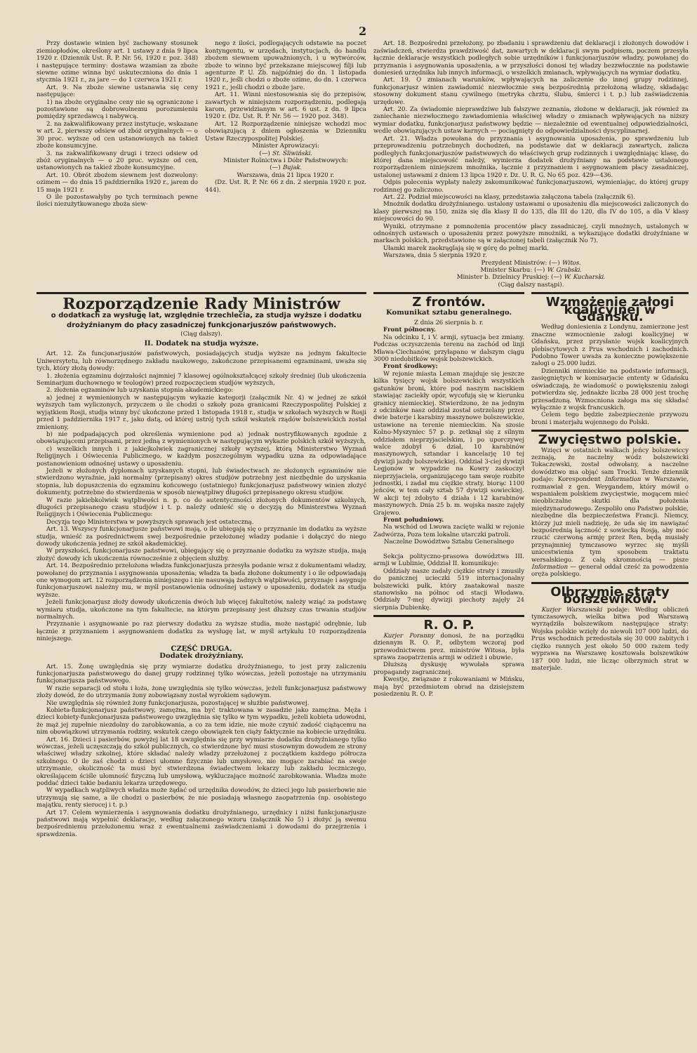2
Przy dostawie winien być zachowany stosunek ziemiopłodów, określony art. 1 ustawy z dnia 9 lipca 1920 r. (Dziennik Ust. R. P. Nr. 56, 1920 r. poz. 348) i następujące terminy: dostawa wzamian za zboże siewne ozime winna być uskuteczniona do dnia 1 stycznia 1921 r., za jare — do 1 czerwca 1921 r.
Art. 9. Na zboże siewne ustanawia się ceny następujące:
1) na zboże oryginalne ceny nie są ograniczone i pozostawione są dobrowolnemu porozumieniu pomiędzy sprzedawcą i nabywcą.
2. na zakwalifikowany przez instytucje, wskazane w art. 2, pierwszy odsiew od zbóż oryginalnych — o 30 proc. wyższe od cen ustanowionych na takież zboże konsumcyjne.
3. na zakwalifikowany drugi i trzeci odsiew od zbóż oryginalnych — o 20 proc. wyższe od cen, ustanowionych na takież zboże konsumcyjne.
Art. 10. Obrót zbożem siewnem jest dozwolony: ozimem — do dnia 15 października 1920 r., jarem do 15 maja 1921 r.
O ile pozostawałyby po tych terminach pewne ilości niezużytkowanego zboża siew-
nego z ilości, podlegających odstawie na poczet kontyngentu, w urzędach, instytucjach, do handlu zbożem siewnem upoważnionych, i u wytwórców, zboże to winno być przekazane miejscowej filji lub agenturze P. U. Zb. najpóźniej do dn. 1 listopada 1920 r., jeśli chodzi o zboże ozime, do dn. 1 czerwca 1921 r., jeśli chodzi o zboże jare.
Art. 11. Winni niestosowania się do przepisów, zawartych w niniejszem rozporządzeniu, podlegają karom, przewidzianym w art. 6 ust. z dn. 9 lipca 1920 r. (Dz. Ust. R. P. Nr. 56 — 1920 poz. 348).
Art. 12 Rozporządzenie niniejsze wchodzi moc obowiązującą z dniem ogłoszenia w Dzienniku Ustaw Rzeczypospolitej Polskiej.
Minister Aprowizacyi:
(—) St. Śliwiński.
Minister Rolnictwa i Dóbr Państwowych:
(—) Bujak.
Warszawa, dnia 21 lipca 1920 r.
(Dz. Ust. R. P. Nr. 66 z dn. 2 sierpnia 1920 r. poz. 444).
Art. 18. Bezpośredni przełożony, po zbadaniu i sprawdzeniu dat deklaracji i złożonych dowodów i zaświadczeń, stwierdza prawdziwość dat, zawartych w deklaracji swym podpisem, poczem przesyła łącznie deklaracje wszystkich podległych sobie urzędników i funkcjonarjuszów władzy, powołanej do przyznania i asygnowania uposażenia, a w przyszłości donosi tej władzy bezzwłocznie na podstawie doniesień urzędnika lub innych informacji, o wszelkich zmianach, wpływających na wymiar dodatku.
Art. 19. O zmianach warunków, wpływających na zaliczenie do innej grupy rodzinnej, funkcjonarjusz winien zawiadomić niezwłocznie swą bezpośrednią przełożoną władzę, składając stosowny dokument stanu cywilnego (metryka chrztu, ślubu, śmierci i t. p.) lub zaświadczenia urzędowe.
Art. 20. Za świadomie nieprawdziwe lub fałszywe zeznania, złożone w deklaracji, jak również za zaniechanie niezwłocznego zawiadomienia właściwej władzy o zmianach wpływających na niższy wymiar dodatku, funkcjonarjusz państwowy będzie — niezależnie od ewentualnej odpowiedzialności, wedle obowiązujących ustaw karnych — pociągnięty do odpowiedzialności dyscyplinarnej.
Art. 21. Władza powołana do przyznania i asygnowania uposażenia, po sprawdzeniu lub przeprowadzeniu potrzebnych dochodzeń, na podstawie dat w deklaracji zawartych, zalicza podległych funkcjonarjuszów państwowych do właściwych grup rodzinnych i uwzględniając klasę, do której dana miejscowość należy, wymierza dodatek drożyźniany na podstawie ustalonego rozporządzeniem niniejszem mnożnika, łącznie z przyznaniem i asygnowaniem płacy zasadniczej, ustalonej ustawami z dniem 13 lipca 1920 r. Dz. U. R. G. No 65 poz. 429—436.
Odpis polecenia wypłaty należy zakomunikować funkcjonarjuszowi, wymieniając, do której grupy rodzinnej go zaliczono.
Art. 22. Podział miejscowości na klasy, przedstawia załączona tabela (załącznik 6).
Mnożnik dodatku drożyźnianego. ustalony ustawami o uposażeniu dla miejscowości zaliczonych do klasy pierwszej na 150, zniża się dla klasy II do 135, dla III do 120, dla IV do 105, a dla V klasy miejscowości do 90.
Wyniki, otrzymane z pomnożenia procentów płacy zasadniczej, czyli mnożnych, ustalonych w odnośnych ustawach o uposażeniu przez powyższe mnożniki, a wykazujące dodatki drożyźniane w markach polskich, przedstawione są w załączonej tabeli (załącznik No 7).
Ułamki marek zaokrąglają się w górę do pełnej marki.
Warszawa, dnia 5 sierpnia 1920 r.
Prezydent Ministrów: (—) Witos.
Minister Skarbu: (—) W. Grabski.
Minister b. Dzielnicy Pruskiej: (—) W. Kucharski.
(Ciąg dalszy nastąpi).
Rozporządzenie Rady Ministrów
o dodatkach za wysługę lat, względnie trzechlecia, za studja wyższe i dodatku drożyźnianym do płacy zasadniczej funkcjonarjuszów państwowych.
(Ciąg dalszy).
II. Dodatek na studja wyższe.
Art. 12. Za funcjonarjuszów państwowych, posiadających studja wyższe na jednym fakultecie Uniwersytetu, lub równorzędnego zakładu naukowego, zakończone przepisanemi egzaminami, uważa się tych, który złożą dowody:
1. złożenia egzaminu dojrzałości najmniej 7 klasowej ogólnokształcącej szkoły średniej (lub ukończenia Seminarjum duchownego w teologów) przed rozpoczęciem studjów wyższych,
2. złożenia egzaminów lub uzyskania stopnia akademickiego:
a) jednej z wymienionych w następującym wykazie kategorji (załącznik Nr. 4) w jednej ze szkół wyższych tam wyliczonych, przyczem o ile chodzi o szkoły poza granicami Rzeczypospolitej Polskiej z wyjątkiem Rosji, studja winny być ukończone przed 1 listopada 1918 r., studja w szkołach wyższych w Rosji przed 1 października 1917 r., jako datą, od której ustrój tych szkół wskutek rządów bolszewickich został zmieniony,
b) nie podpadających pod określenia wymienione pod a) jednak nostryfikowanych zgodnie z obowiązującemi przepisami, przez jedną z wymienionych w następującym wykazie polskich szkół wyższych,
c) wszelkich innych i z jakiejkolwiek zagranicznej szkoły wyższej, którą Ministerstwo Wyznań Religijnych i Oświecenia Publicznego, w każdym poszczególnym wypadku uzna za odpowiadające postanowieniom odnośnej ustawy o uposażeniu.
Jeżeli w złożonych dyplomach uzyskanych stopni, lub świadectwach ze złożonych egzaminów nie stwierdzono wyraźnie, jaki normalny (przepisany) okres studjów potrzebny jest niezbędnie do uzyskania stopnia, lub dopuszczenia do egzaminu końcowego (ostatniego) funkcjonarjusz państwowy winien złożyć dokumenty, potrzebne do stwierdzenia w sposób niewątpliwy długości przepisanego okresu studjów.
W razie jakiebkolwiek wątpliwości n. p. co do autentyczności złożonych dokumentów szkolnych, długości przepisanego czasu studjów i t. p. należy odnieść się o decyzją do Ministerstwa Wyznań Religijnych i Oświecenia Publicznego:
Decyzja tego Ministerstwa w powyższych sprawach jest ostateczną.
Art. 13. Wszyscy funkcjonarjusze państwowi mają, o ile ubiegają się o przyznanie im dodatku za wyższe studja, wnieść za pośrednictwem swej bezpośrednie przełożonej władzy podanie i dołączyć do niego dowody ukończenia jednej ze szkół akademickiej.
W przyszłości, funkcjonarjusze państwowi, ubiegający się o przyznanie dodatku za wyższe studja, mają złożyć dowody ich ukończenia równocześnie z objęciem służby.
Art. 14. Bezpośrednio przełożona władza funkcjonarjusza przesyła podanie wraz z dokumentami władzy, powołanej do przyznania i asygnowania uposażenia; władza ta bada złożone dokumenty i o ile odpowiadają one wymogom art. 12 rozporządzenia niniejszego i nie nasuwają żadnych wątpliwości, przyznaje i asygnuje funkcjonarjuszowi należny mu, w myśl postanowienia odnośnej ustawy o uposażeniu, dodatek za studja wyższe.
Jeżeli funkcjonarjusz złoży dowody ukończenia dwóch lub więcej fakultetów, należy wziąć za podstawę wymiaru studja, ukończone na tym fakultecie, na którym przepisany jest dłuższy czas trwania studjów normalnych.
Przyznanie i asygnowanie po raz pierwszy dodatku za wyższe studia, może nastąpić odrębnie, lub łącznie z przyznaniem i asygnowaniem dodatku za wysługę lat, w myśl artykułu 10 rozporządzenia niniejszego.
CZĘŚĆ DRUGA.
Dodatek drożyźniany.
Art. 15. Żonę uwzględnia się przy wymiarze dodatku drożyźnianego, to jest przy zaliczeniu funkcjonarjusza państwowego do danej grupy rodzinnej tylko wówczas, jeżeli pozostaje na utrzymaniu funkcjonarjusza państwowego.
W razie separacji od stołu i łoża, żonę uwzględnia się tylko wówczas, jeżeli funkcjonarjusz państwowy złoży dowód, że do utrzymania żony zobowiązany został wyrokiem sądowym.
Nie uwzględnia się również żony funkcjonarjusza, pozostającej w służbie państwowej.
Kobieta-funkcjonarjusz państwowy, zamężna, ma być traktowana w zasadzie jako zamężna. Męża i dzieci kobiety-funkcjonarjusza państwowego uwzględnia się tylko w tym wypadku, jeżeli kobieta udowodni, że mąż jej zupełnie niezdolny do zarobkowania, a co za tem idzie, nie może czynić zadość ciążącemu na nim obowiązkowi utrzymania rodziny, wskutek czego obowiązek ten ciąży faktycznie na kobiecie urzędniku.
Art. 16. Dzieci i pasierbów, powyżej lat 18 uwzględnia się przy wymiarze dodatku drożyźnianego tylko wówczas, jeżeli uczęszczają do szkół publicznych, co stwierdzone być musi stosownym dowodem ze strony właściwej władzy szkolnej, które składać należy władzy przełożonej z początkiem każdego półrocza szkolnego. O ile zaś chodzi o dzieci ułomne fizycznie lub umysłowo, nie mogące zarabiać na swoje utrzymanie, okoliczność ta musi być stwierdzona świadectwem lekarzy lub zakładu leczniczego, określającem ściśle ułomność fizyczną lub umysłową, wykluczające możność zarobkowania. Władza może poddać dzieci takie badaniu lekarza urzędowego.
W wypadkach wątpliwych władza może żądać od urzędnika dowodów, że dzieci jego lub pasierbowie nie utrzymują się same, a ile chodzi o pasierbów, że nie posiadają własnego zaopatrzenia (np. osobistego majątku, renty sierocej i t. p.)
Art 17. Celem wymierzenia i asygnowania dodatku drożyźnianego, urzędnicy i niżsi funkcjonarjusze państwowi mają wypełnić deklaracje, według załączonego wzoru (załącznik No 5) i złożyć ją swemu bezpośredniemu przełożonemu wraz z ewentualnemi zaświadczeniami i dowodami do przejrzenia i sprawdzenia.
Z frontów.
Komunikat sztabu generalnego.
Z dnia 26 sierpnia b. r.
Front północny.
Na odcinku I, i V. armji, sytuacja bez zmiany. Podczas oczyszczenia terenu na zachód od linji Mława-Ciechanów, przyłapano w dalszym ciągu 3000 niedobitków wojsk bolszewickich.
Front środkowy:
W rejonie miasta Leman znajduje się jeszcze kilka tysięcy wojsk bolszewickich wszystkich gatunków broni, które pod naszym naciskiem stawiając zaciekły opór, wycofują się w kierunku granicy niemieckiej. Stwierdzono, że na jednym z odcinków nasz oddział został ostrzelany przez dwie baterje i karabiny maszynowe bolszewickie, ustawione na terenie niemieckim. Na szosie Kolno-Myszyniec 57 p. p. zetknął się z silnym oddziałem nieprzyjacielskim, i po uporczywej walce zdobył 6 dział, 10 karabinów maszynowych, sztandar i kancelarję 10 tej dywizji jazdy bolszewickiej. Oddział 3-ciej dywizji Legjonów w wypadzie na Kowry zaskoczył nieprzyjaciela, organizującego tam swoje rozbite jednostki, i zadał mu ciężkie straty, biorąc 1100 jeńców, w tem cały sztab 57 dywizji sowieckiej. W akcji tej zdobyto 4 działa i 12 karabinów maszynowych. Dnia 25 b. m. wojska nasze zajęły Grajewo.
Front południowy.
Na wschód od Lwowa zacięte walki w rejonie Zadwórza, Poza tem lokalne utarczki patroli.
Naczelne Dowództwo Sztabu Generalnego
*
Sekcja polityczno-prasowa dowództwa III. armji w Lublinie, Oddział II. komunikuje:
Oddziały nasze zadały ciężkie straty i zmusiły do panicznej ucieczki 519 internacjonalny bolszewicki pułk, który zaatakował nasze stanowisko na północ od stacji Włodawa. Oddziały 7-mej dywizji piechoty zajęły 24 sierpnia Dubienkę.
R. O. P.
Kurjer Poranny donosi, że na porządku dziennym R. O. P., odbytem wczoraj pod przewodnictwem prez. ministrów Witosa, była sprawa zaopatrzenia armji w odzież i obuwie.
Dłuższą dyskusję wywołała sprawa propagandy zagranicznej.
Kwestje, związane z rokowaniami w Mińsku, mają być przedmiotem obrad na dzisiejszem posiedzeniu R. O. P.
Wzmożenie załogi koalicyjnej w Gdańsku.
Według doniesienia z Londynu, zamierzone jest znaczne wzmocnienie załogi koalicyjnej w Gdańsku, przez przysłanie wojsk koalicyjnych plebiscytowych z Prus wschodnich i zachodnich. Podobno Tower uważa za konieczne powiększenie załogi o 25.000 ludzi.
Dzienniki niemieckie na podstawie informacji, zasięgniętych w komisarjacie ententy w Gdańsku oświadczają, że wiadomość o powiększeniu załogi potwierdza się, jednakże liczba 28 000 jest trochę przesadzoną. Wzmocniona załoga ma się składać wyłącznie z wojsk francuskich.
Celem tego będzie zabezpieczenie przywozu broni i materjału wojennego do Polski.
Zwycięstwo polskie.
Wzięci w ostatnich walkach jeńcy bolszewiccy zeznają, że naczelny wódz bolszewicki Tokaczewski, został odwołany, a naczelne dowództwo ma objąć sam Trocki. Tenże dziennik podaje: Korespondent Information w Warszawie, rozmawiał z gen. Weygandem, który mówił o wspaniałem polskiem zwycięstwie, mogącem mieć nieobliczalne skutki dla położenia międzynarodowego. Zespoliło ono Państwo polskie, niezbędne dla bezpieczeństwa Francji. Niemcy, którzy już mieli nadzieję, że uda się im nawiązać bezpośrednią łączność z sowiecką Rosją, aby móc rzucić czerwoną armję przez Ren, będą musiały przynajmniej tymczasowo wyrzec się myśli unicestwienia tym sposobem traktatu wersalskiego. Z całą skromnością — pisze Information — generał oddał cześć za powodzenia oręża polskiego.
Olbrzymie straty bolszewików.
Kurjer Warszawski podaje: Według obliczeń tymczasowych, wielka bitwa pod Warszawą wyrządziła bolszewikom następujące straty: Wojska polskie wzięły do niewoli 107 000 ludzi, do Prus wschodnich przedostała się 30 000 zabitych i ciężko rannych jest około 50 000 razem tedy wyprawa na Warszawę kosztowała bolszewików 187 000 ludzi, nie licząc olbrzymich strat w materjale.